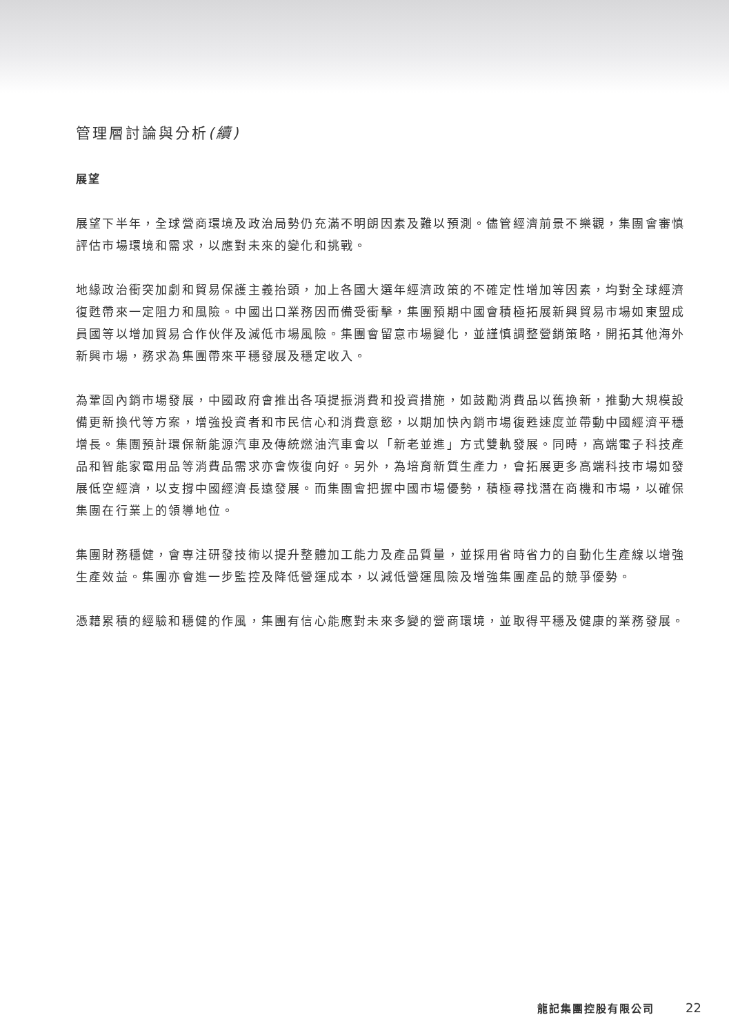管理層討論與分析(續)
展望
展望下半年，全球營商環境及政治局勢仍充滿不明朗因素及難以預測。儘管經濟前景不樂觀，集團會審慎評估市場環境和需求，以應對未來的變化和挑戰。
地緣政治衝突加劇和貿易保護主義抬頭，加上各國大選年經濟政策的不確定性增加等因素，均對全球經濟復甦帶來一定阻力和風險。中國出口業務因而備受衝擊，集團預期中國會積極拓展新興貿易市場如東盟成員國等以增加貿易合作伙伴及減低市場風險。集團會留意市場變化，並謹慎調整營銷策略，開拓其他海外新興市場，務求為集團帶來平穩發展及穩定收入。
為鞏固內銷市場發展，中國政府會推出各項提振消費和投資措施，如鼓勵消費品以舊換新，推動大規模設備更新換代等方案，增強投資者和市民信心和消費意慾，以期加快內銷市場復甦速度並帶動中國經濟平穩增長。集團預計環保新能源汽車及傳統燃油汽車會以「新老並進」方式雙軌發展。同時，高端電子科技產品和智能家電用品等消費品需求亦會恢復向好。另外，為培育新質生產力，會拓展更多高端科技市場如發展低空經濟，以支撐中國經濟長遠發展。而集團會把握中國市場優勢，積極尋找潛在商機和市場，以確保集團在行業上的領導地位。
集團財務穩健，會專注研發技術以提升整體加工能力及產品質量，並採用省時省力的自動化生產線以增強生產效益。集團亦會進一步監控及降低營運成本，以減低營運風險及增強集團產品的競爭優勢。
憑藉累積的經驗和穩健的作風，集團有信心能應對未來多變的營商環境，並取得平穩及健康的業務發展。
龍記集團控股有限公司 22